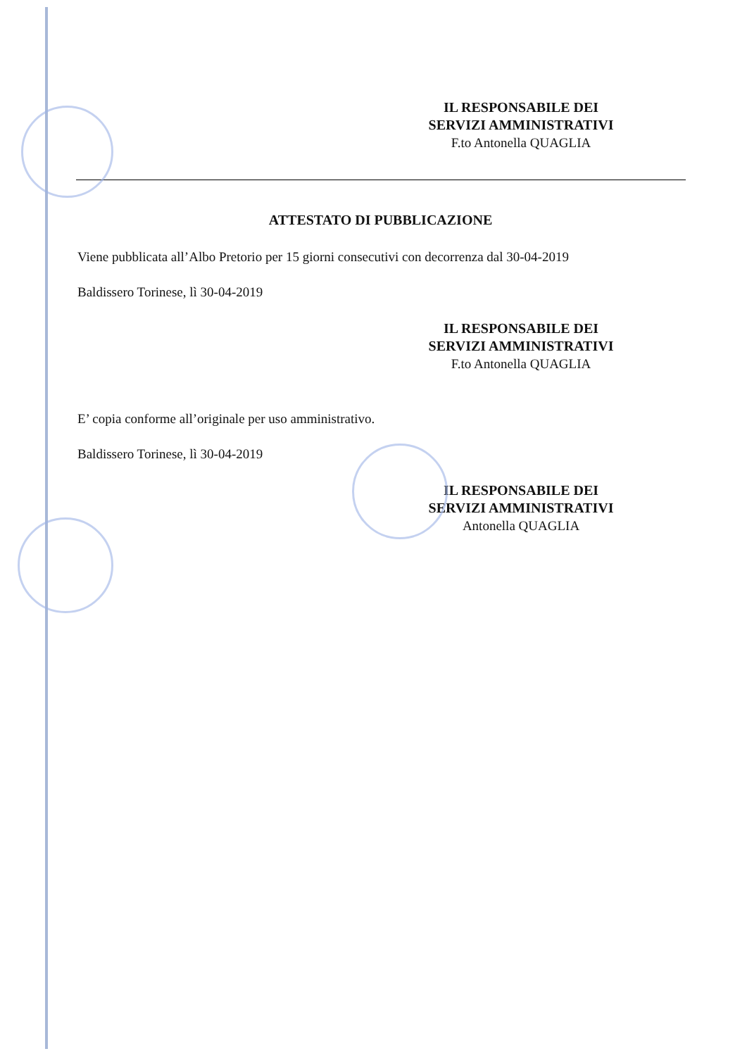IL RESPONSABILE DEI
SERVIZI AMMINISTRATIVI
F.to Antonella QUAGLIA
ATTESTATO DI PUBBLICAZIONE
Viene pubblicata all’Albo Pretorio per 15 giorni consecutivi con decorrenza dal 30-04-2019
Baldissero Torinese, lì 30-04-2019
IL RESPONSABILE DEI
SERVIZI AMMINISTRATIVI
F.to Antonella QUAGLIA
E’ copia conforme all’originale per uso amministrativo.
Baldissero Torinese, lì 30-04-2019
IL RESPONSABILE DEI
SERVIZI AMMINISTRATIVI
Antonella QUAGLIA